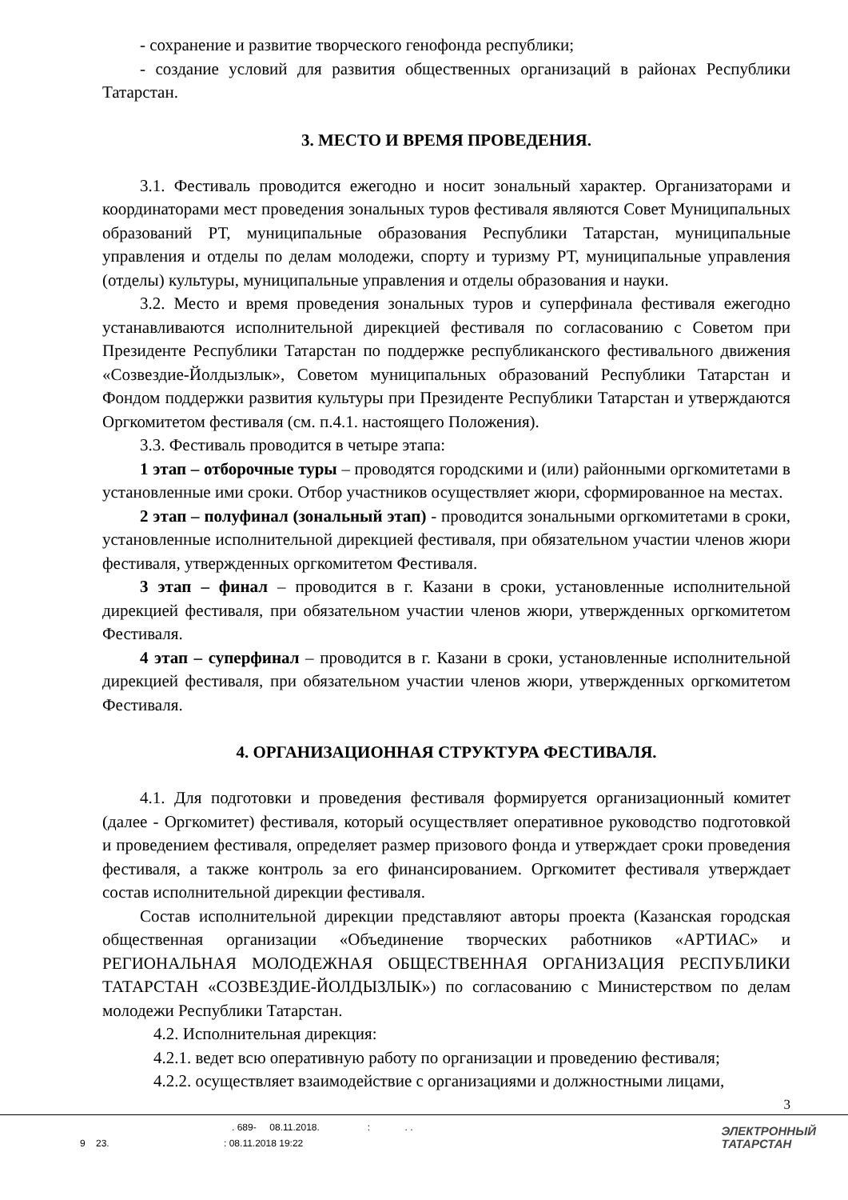- сохранение и развитие творческого генофонда республики;
- создание условий для развития общественных организаций в районах Республики Татарстан.
3. МЕСТО И ВРЕМЯ ПРОВЕДЕНИЯ.
3.1. Фестиваль проводится ежегодно и носит зональный характер. Организаторами и координаторами мест проведения зональных туров фестиваля являются Совет Муниципальных образований РТ, муниципальные образования Республики Татарстан, муниципальные управления и отделы по делам молодежи, спорту и туризму РТ, муниципальные управления (отделы) культуры, муниципальные управления и отделы образования и науки.
3.2. Место и время проведения зональных туров и суперфинала фестиваля ежегодно устанавливаются исполнительной дирекцией фестиваля по согласованию с Советом при Президенте Республики Татарстан по поддержке республиканского фестивального движения «Созвездие-Йолдызлык», Советом муниципальных образований Республики Татарстан и Фондом поддержки развития культуры при Президенте Республики Татарстан и утверждаются Оргкомитетом фестиваля (см. п.4.1. настоящего Положения).
3.3. Фестиваль проводится в четыре этапа:
1 этап – отборочные туры – проводятся городскими и (или) районными оргкомитетами в установленные ими сроки. Отбор участников осуществляет жюри, сформированное на местах.
2 этап – полуфинал (зональный этап) - проводится зональными оргкомитетами в сроки, установленные исполнительной дирекцией фестиваля, при обязательном участии членов жюри фестиваля, утвержденных оргкомитетом Фестиваля.
3 этап – финал – проводится в г. Казани в сроки, установленные исполнительной дирекцией фестиваля, при обязательном участии членов жюри, утвержденных оргкомитетом Фестиваля.
4 этап – суперфинал – проводится в г. Казани в сроки, установленные исполнительной дирекцией фестиваля, при обязательном участии членов жюри, утвержденных оргкомитетом Фестиваля.
4. ОРГАНИЗАЦИОННАЯ СТРУКТУРА ФЕСТИВАЛЯ.
4.1. Для подготовки и проведения фестиваля формируется организационный комитет (далее - Оргкомитет) фестиваля, который осуществляет оперативное руководство подготовкой и проведением фестиваля, определяет размер призового фонда и утверждает сроки проведения фестиваля, а также контроль за его финансированием. Оргкомитет фестиваля утверждает состав исполнительной дирекции фестиваля.
Состав исполнительной дирекции представляют авторы проекта (Казанская городская общественная организации «Объединение творческих работников «АРТИАС» и РЕГИОНАЛЬНАЯ МОЛОДЕЖНАЯ ОБЩЕСТВЕННАЯ ОРГАНИЗАЦИЯ РЕСПУБЛИКИ ТАТАРСТАН «СОЗВЕЗДИЕ-ЙОЛДЫЗЛЫК») по согласованию с Министерством по делам молодежи Республики Татарстан.
4.2. Исполнительная дирекция:
4.2.1. ведет всю оперативную работу по организации и проведению фестиваля;
4.2.2. осуществляет взаимодействие с организациями и должностными лицами,
3
. 689- 08.11.2018. : . .
9 23. : 08.11.2018 19:22
ЭЛЕКТРОННЫЙ
ТАТАРСТАН